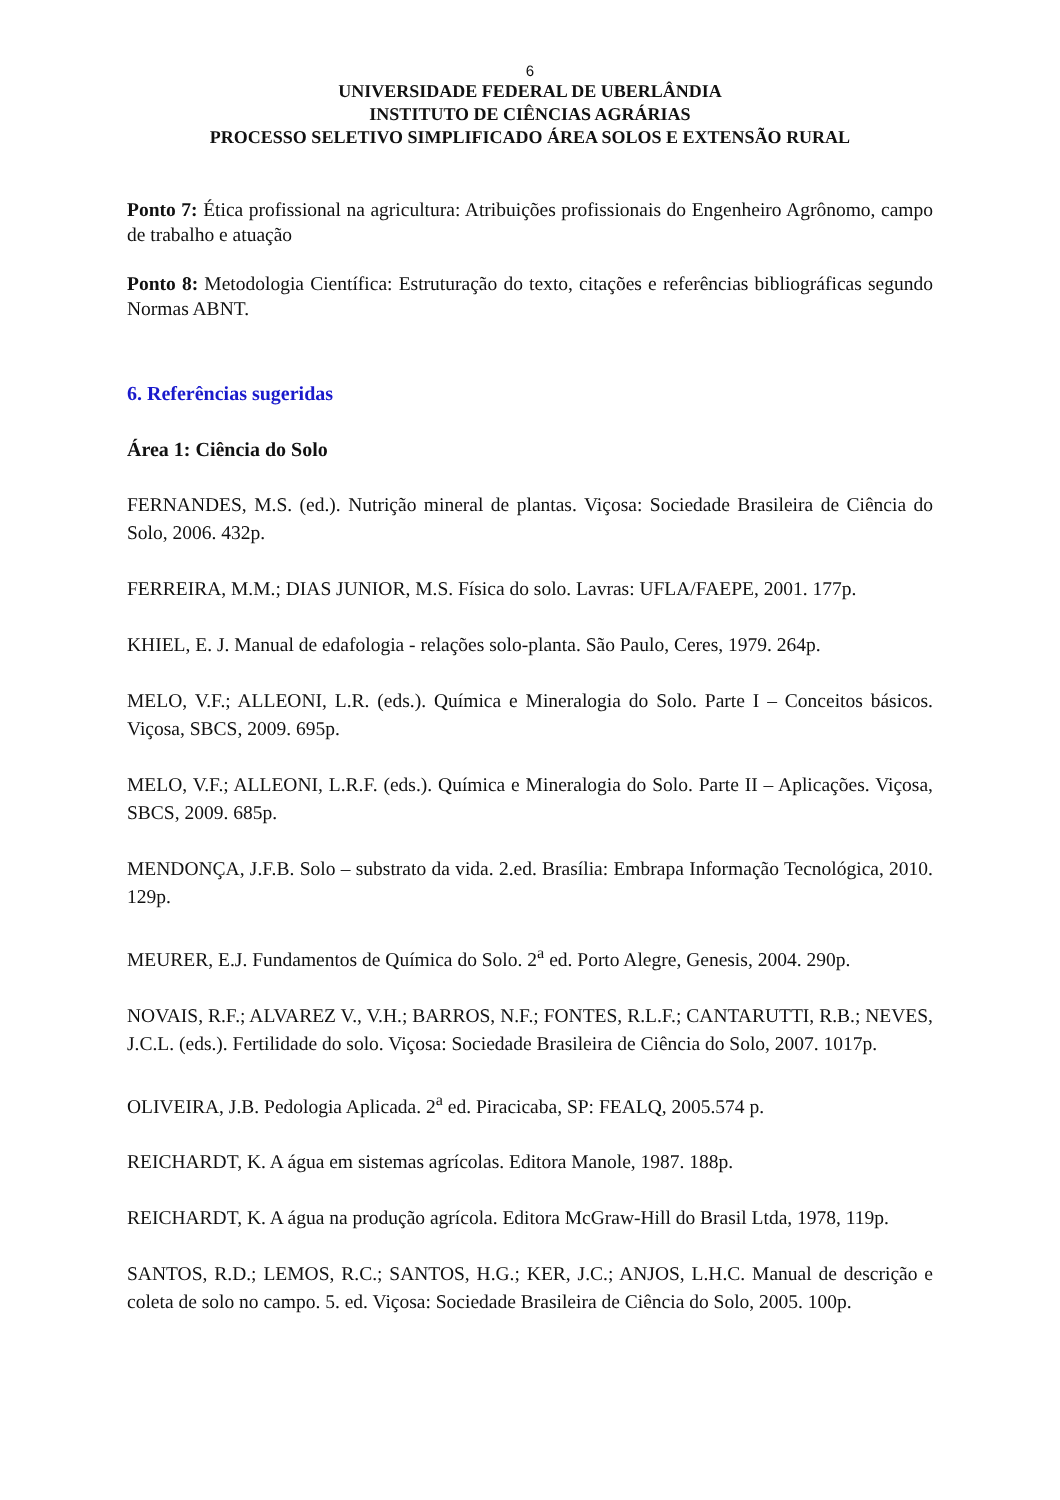6
UNIVERSIDADE FEDERAL DE UBERLÂNDIA
INSTITUTO DE CIÊNCIAS AGRÁRIAS
PROCESSO SELETIVO SIMPLIFICADO ÁREA SOLOS E EXTENSÃO RURAL
Ponto 7: Ética profissional na agricultura: Atribuições profissionais do Engenheiro Agrônomo, campo de trabalho e atuação
Ponto 8: Metodologia Científica: Estruturação do texto, citações e referências bibliográficas segundo Normas ABNT.
6. Referências sugeridas
Área 1: Ciência do Solo
FERNANDES, M.S. (ed.). Nutrição mineral de plantas. Viçosa: Sociedade Brasileira de Ciência do Solo, 2006. 432p.
FERREIRA, M.M.; DIAS JUNIOR, M.S. Física do solo. Lavras: UFLA/FAEPE, 2001. 177p.
KHIEL, E. J. Manual de edafologia - relações solo-planta. São Paulo, Ceres, 1979. 264p.
MELO, V.F.; ALLEONI, L.R. (eds.). Química e Mineralogia do Solo. Parte I – Conceitos básicos. Viçosa, SBCS, 2009. 695p.
MELO, V.F.; ALLEONI, L.R.F. (eds.). Química e Mineralogia do Solo. Parte II – Aplicações. Viçosa, SBCS, 2009. 685p.
MENDONÇA, J.F.B. Solo – substrato da vida. 2.ed. Brasília: Embrapa Informação Tecnológica, 2010. 129p.
MEURER, E.J. Fundamentos de Química do Solo. 2<sup>a</sup> ed. Porto Alegre, Genesis, 2004. 290p.
NOVAIS, R.F.; ALVAREZ V., V.H.; BARROS, N.F.; FONTES, R.L.F.; CANTARUTTI, R.B.; NEVES, J.C.L. (eds.). Fertilidade do solo. Viçosa: Sociedade Brasileira de Ciência do Solo, 2007. 1017p.
OLIVEIRA, J.B. Pedologia Aplicada. 2<sup>a</sup> ed. Piracicaba, SP: FEALQ, 2005.574 p.
REICHARDT, K. A água em sistemas agrícolas. Editora Manole, 1987. 188p.
REICHARDT, K. A água na produção agrícola. Editora McGraw-Hill do Brasil Ltda, 1978, 119p.
SANTOS, R.D.; LEMOS, R.C.; SANTOS, H.G.; KER, J.C.; ANJOS, L.H.C. Manual de descrição e coleta de solo no campo. 5. ed. Viçosa: Sociedade Brasileira de Ciência do Solo, 2005. 100p.